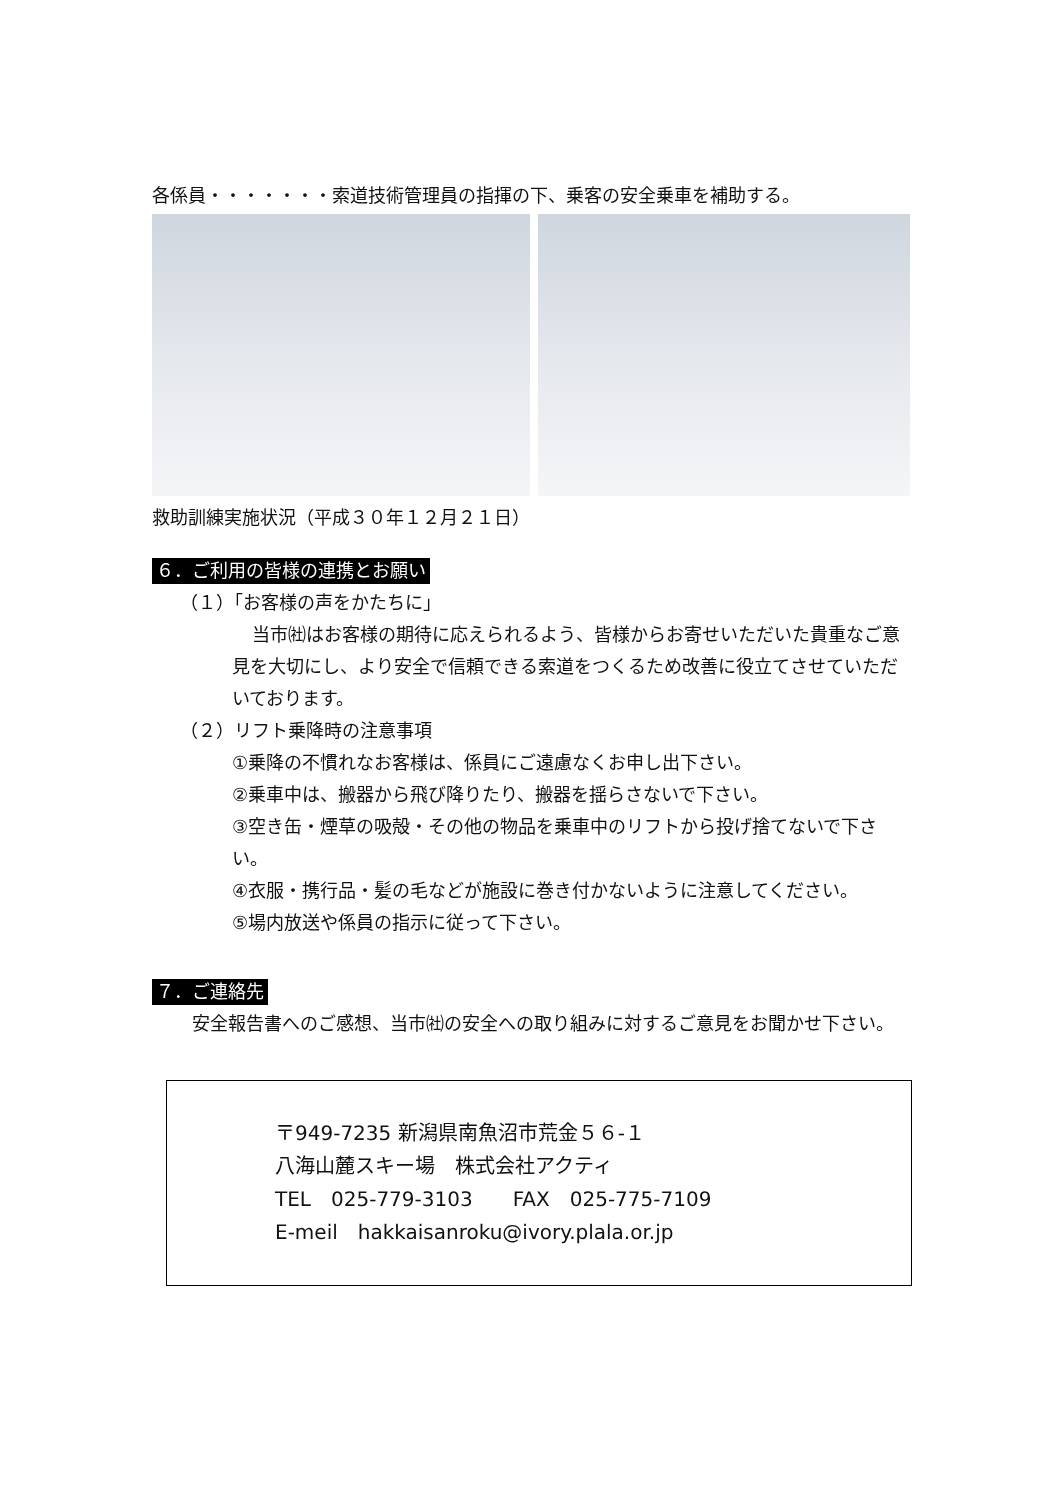各係員・・・・・・・索道技術管理員の指揮の下、乗客の安全乗車を補助する。
救助訓練実施状況（平成３０年１２月２１日）
６．ご利用の皆様の連携とお願い
（１）「お客様の声をかたちに」
当市㈳はお客様の期待に応えられるよう、皆様からお寄せいただいた貴重なご意見を大切にし、より安全で信頼できる索道をつくるため改善に役立てさせていただいております。
（２）リフト乗降時の注意事項
①乗降の不慣れなお客様は、係員にご遠慮なくお申し出下さい。
②乗車中は、搬器から飛び降りたり、搬器を揺らさないで下さい。
③空き缶・煙草の吸殻・その他の物品を乗車中のリフトから投げ捨てないで下さい。
④衣服・携行品・髪の毛などが施設に巻き付かないように注意してください。
⑤場内放送や係員の指示に従って下さい。
７．ご連絡先
安全報告書へのご感想、当市㈳の安全への取り組みに対するご意見をお聞かせ下さい。
〒949-7235 新潟県南魚沼市荒金５６-１
八海山麓スキー場　株式会社アクティ
TEL　025-779-3103　　FAX　025-775-7109
E-meil　hakkaisanroku@ivory.plala.or.jp